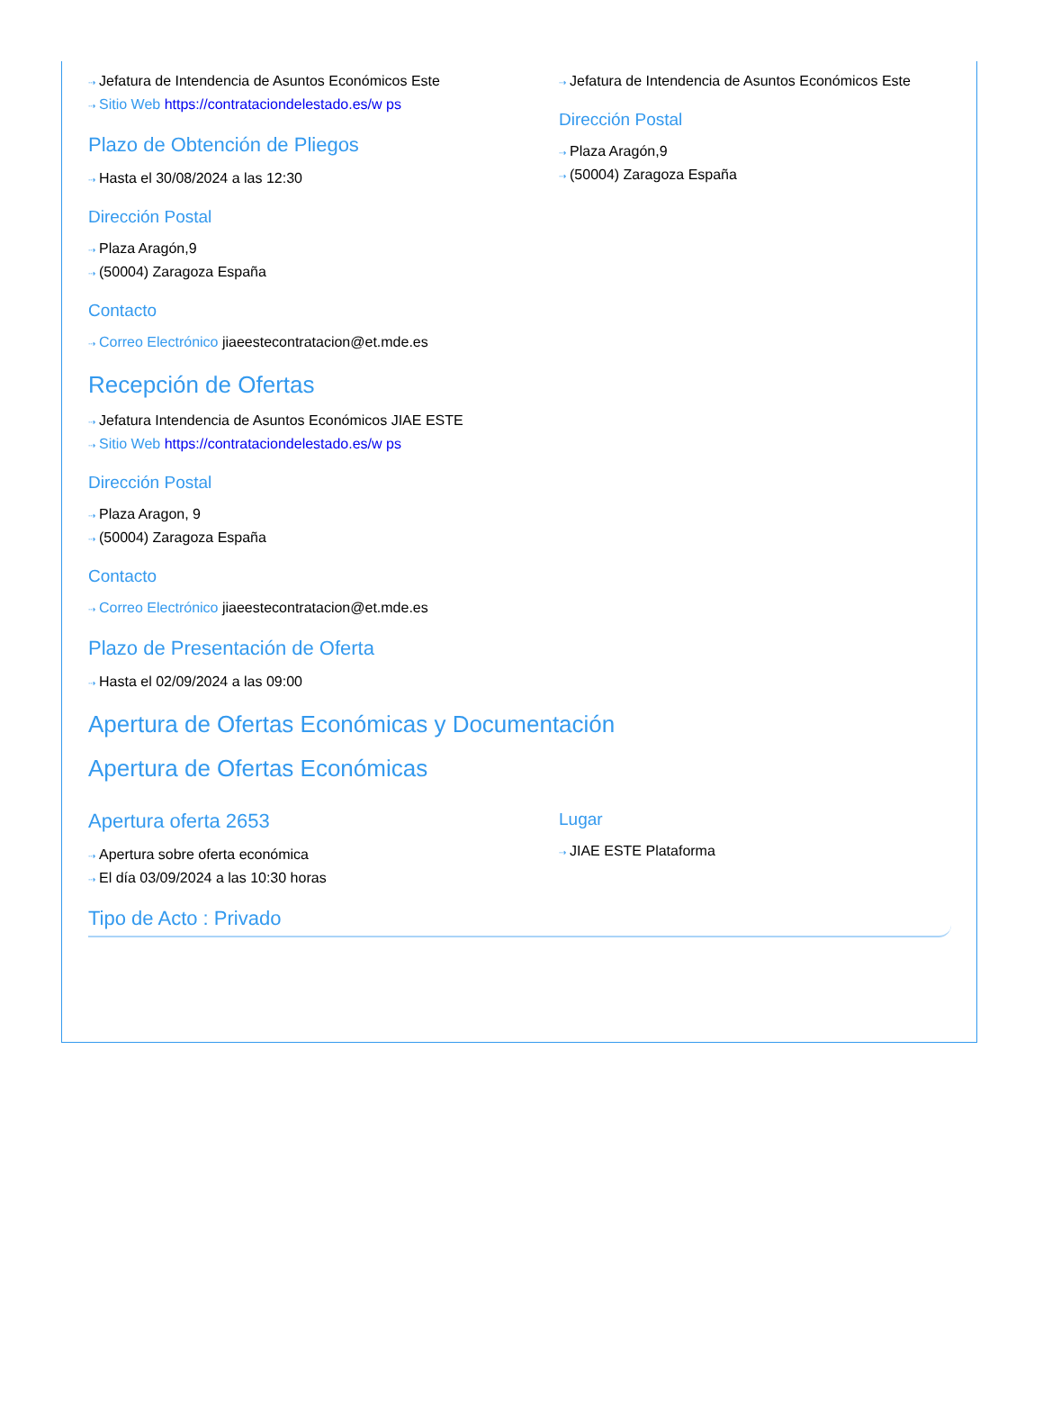⇢ Jefatura de Intendencia de Asuntos Económicos Este
⇢ Sitio Web https://contrataciondelestado.es/w ps
Plazo de Obtención de Pliegos
⇢ Hasta el 30/08/2024 a las 12:30
Dirección Postal
⇢ Plaza Aragón,9
⇢ (50004) Zaragoza España
Contacto
⇢ Correo Electrónico jiaeestecontratacion@et.mde.es
⇢ Jefatura de Intendencia de Asuntos Económicos Este
Dirección Postal
⇢ Plaza Aragón,9
⇢ (50004) Zaragoza España
Recepción de Ofertas
⇢ Jefatura Intendencia de Asuntos Económicos JIAE ESTE
⇢ Sitio Web https://contrataciondelestado.es/w ps
Dirección Postal
⇢ Plaza Aragon, 9
⇢ (50004) Zaragoza España
Contacto
⇢ Correo Electrónico jiaeestecontratacion@et.mde.es
Plazo de Presentación de Oferta
⇢ Hasta el 02/09/2024 a las 09:00
Apertura de Ofertas Económicas y Documentación
Apertura de Ofertas Económicas
Apertura oferta 2653
⇢ Apertura sobre oferta económica
⇢ El día 03/09/2024 a las 10:30 horas
Lugar
⇢ JIAE ESTE Plataforma
Tipo de Acto : Privado